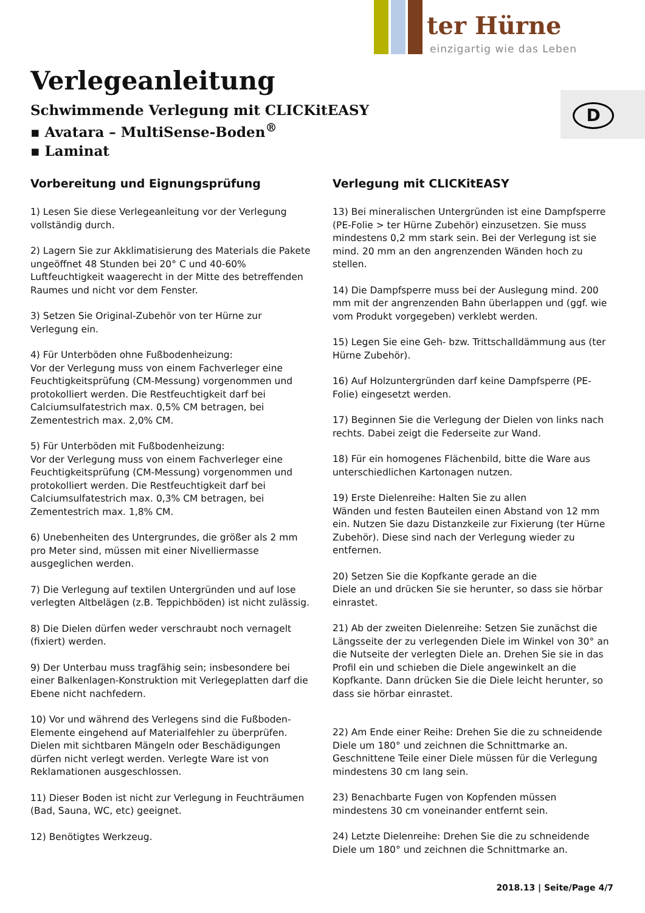ter Hürne
einzigartig wie das Leben
D
Verlegeanleitung
Schwimmende Verlegung mit CLICKitEASY
▪ Avatara – MultiSense-Boden<sup>®</sup>
▪ Laminat
Vorbereitung und Eignungsprüfung
1) Lesen Sie diese Verlegeanleitung vor der Verlegung vollständig durch.
2) Lagern Sie zur Akklimatisierung des Materials die Pakete ungeöffnet 48 Stunden bei 20° C und 40-60% Luftfeuchtigkeit waagerecht in der Mitte des betreffenden Raumes und nicht vor dem Fenster.
3) Setzen Sie Original-Zubehör von ter Hürne zur Verlegung ein.
4) Für Unterböden ohne Fußbodenheizung:
Vor der Verlegung muss von einem Fachverleger eine Feuchtigkeitsprüfung (CM-Messung) vorgenommen und protokolliert werden. Die Restfeuchtigkeit darf bei Calciumsulfatestrich max. 0,5% CM betragen, bei Zementestrich max. 2,0% CM.
5) Für Unterböden mit Fußbodenheizung:
Vor der Verlegung muss von einem Fachverleger eine Feuchtigkeitsprüfung (CM-Messung) vorgenommen und protokolliert werden. Die Restfeuchtigkeit darf bei Calciumsulfatestrich max. 0,3% CM betragen, bei Zementestrich max. 1,8% CM.
6) Unebenheiten des Untergrundes, die größer als 2 mm pro Meter sind, müssen mit einer Nivelliermasse ausgeglichen werden.
7) Die Verlegung auf textilen Untergründen und auf lose verlegten Altbelägen (z.B. Teppichböden) ist nicht zulässig.
8) Die Dielen dürfen weder verschraubt noch vernagelt (fixiert) werden.
9) Der Unterbau muss tragfähig sein; insbesondere bei einer Balkenlagen-Konstruktion mit Verlegeplatten darf die Ebene nicht nachfedern.
10) Vor und während des Verlegens sind die Fußboden-Elemente eingehend auf Materialfehler zu überprüfen. Dielen mit sichtbaren Mängeln oder Beschädigungen dürfen nicht verlegt werden. Verlegte Ware ist von Reklamationen ausgeschlossen.
11) Dieser Boden ist nicht zur Verlegung in Feuchträumen (Bad, Sauna, WC, etc) geeignet.
12) Benötigtes Werkzeug.
Verlegung mit CLICKitEASY
13) Bei mineralischen Untergründen ist eine Dampfsperre (PE-Folie > ter Hürne Zubehör) einzusetzen. Sie muss mindestens 0,2 mm stark sein. Bei der Verlegung ist sie mind. 20 mm an den angrenzenden Wänden hoch zu stellen.
14) Die Dampfsperre muss bei der Auslegung mind. 200 mm mit der angrenzenden Bahn überlappen und (ggf. wie vom Produkt vorgegeben) verklebt werden.
15) Legen Sie eine Geh- bzw. Trittschalldämmung aus (ter Hürne Zubehör).
16) Auf Holzuntergründen darf keine Dampfsperre (PE-Folie) eingesetzt werden.
17) Beginnen Sie die Verlegung der Dielen von links nach rechts. Dabei zeigt die Federseite zur Wand.
18) Für ein homogenes Flächenbild, bitte die Ware aus unterschiedlichen Kartonagen nutzen.
19) Erste Dielenreihe: Halten Sie zu allen
Wänden und festen Bauteilen einen Abstand von 12 mm ein. Nutzen Sie dazu Distanzkeile zur Fixierung (ter Hürne Zubehör). Diese sind nach der Verlegung wieder zu entfernen.
20) Setzen Sie die Kopfkante gerade an die
Diele an und drücken Sie sie herunter, so dass sie hörbar einrastet.
21) Ab der zweiten Dielenreihe: Setzen Sie zunächst die Längsseite der zu verlegenden Diele im Winkel von 30° an die Nutseite der verlegten Diele an. Drehen Sie sie in das Profil ein und schieben die Diele angewinkelt an die Kopfkante. Dann drücken Sie die Diele leicht herunter, so dass sie hörbar einrastet.
22) Am Ende einer Reihe: Drehen Sie die zu schneidende Diele um 180° und zeichnen die Schnittmarke an. Geschnittene Teile einer Diele müssen für die Verlegung mindestens 30 cm lang sein.
23) Benachbarte Fugen von Kopfenden müssen mindestens 30 cm voneinander entfernt sein.
24) Letzte Dielenreihe: Drehen Sie die zu schneidende Diele um 180° und zeichnen die Schnittmarke an.
2018.13 | Seite/Page 4/7